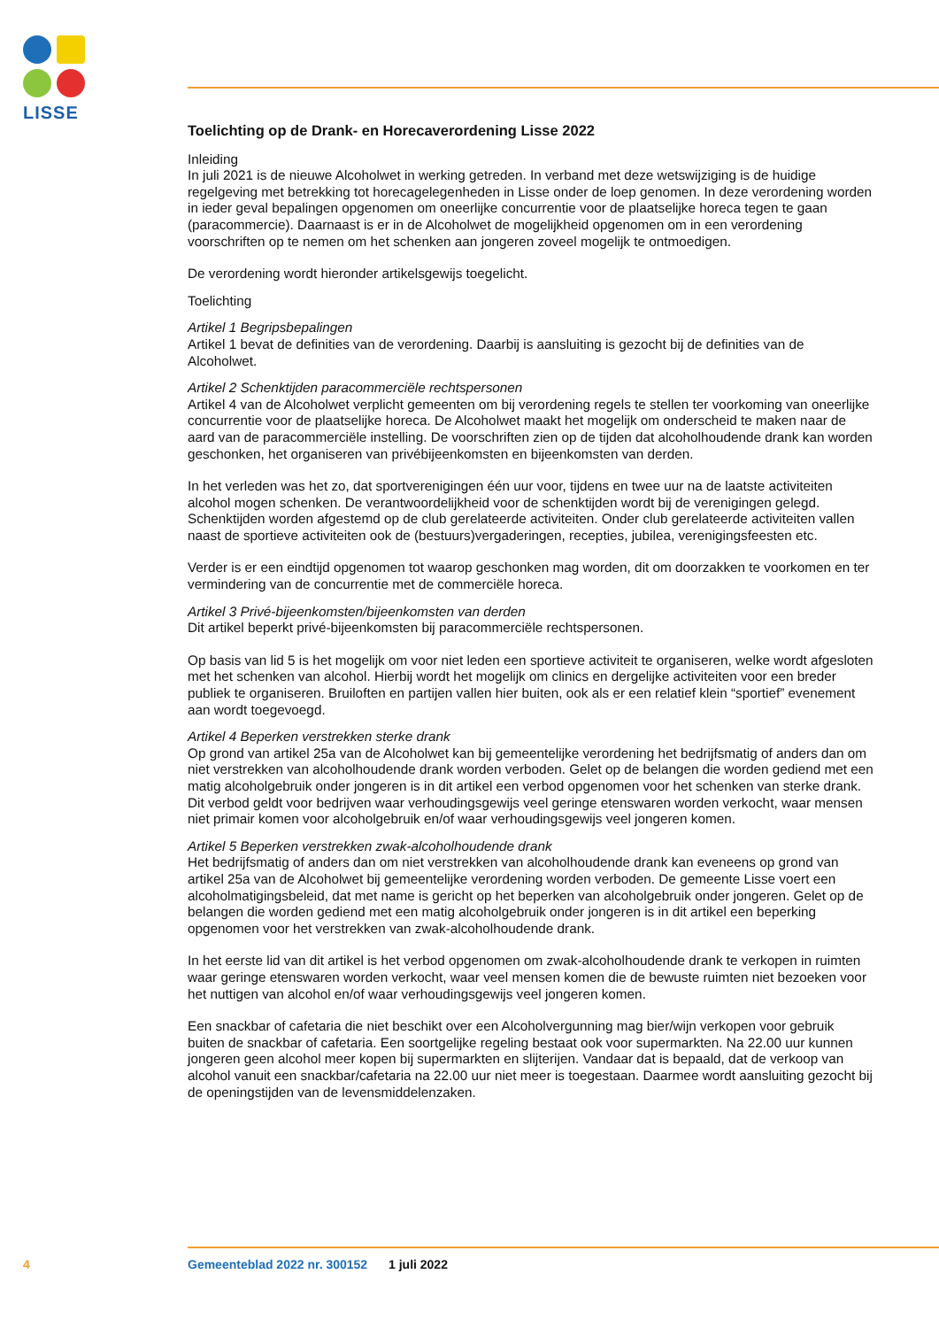LISSE
Toelichting op de Drank- en Horecaverordening Lisse 2022
Inleiding
In juli 2021 is de nieuwe Alcoholwet in werking getreden. In verband met deze wetswijziging is de huidige regelgeving met betrekking tot horecagelegenheden in Lisse onder de loep genomen. In deze verordening worden in ieder geval bepalingen opgenomen om oneerlijke concurrentie voor de plaatselijke horeca tegen te gaan (paracommercie). Daarnaast is er in de Alcoholwet de mogelijkheid opgenomen om in een verordening voorschriften op te nemen om het schenken aan jongeren zoveel mogelijk te ontmoedigen.
De verordening wordt hieronder artikelsgewijs toegelicht.
Toelichting
Artikel 1 Begripsbepalingen
Artikel 1 bevat de definities van de verordening. Daarbij is aansluiting is gezocht bij de definities van de Alcoholwet.
Artikel 2 Schenktijden paracommerciële rechtspersonen
Artikel 4 van de Alcoholwet verplicht gemeenten om bij verordening regels te stellen ter voorkoming van oneerlijke concurrentie voor de plaatselijke horeca. De Alcoholwet maakt het mogelijk om onderscheid te maken naar de aard van de paracommerciële instelling. De voorschriften zien op de tijden dat alcoholhoudende drank kan worden geschonken, het organiseren van privébijeenkomsten en bijeenkomsten van derden.
In het verleden was het zo, dat sportverenigingen één uur voor, tijdens en twee uur na de laatste activiteiten alcohol mogen schenken. De verantwoordelijkheid voor de schenktijden wordt bij de verenigingen gelegd. Schenktijden worden afgestemd op de club gerelateerde activiteiten. Onder club gerelateerde activiteiten vallen naast de sportieve activiteiten ook de (bestuurs)vergaderingen, recepties, jubilea, verenigingsfeesten etc.
Verder is er een eindtijd opgenomen tot waarop geschonken mag worden, dit om doorzakken te voorkomen en ter vermindering van de concurrentie met de commerciële horeca.
Artikel 3 Privé-bijeenkomsten/bijeenkomsten van derden
Dit artikel beperkt privé-bijeenkomsten bij paracommerciële rechtspersonen.
Op basis van lid 5 is het mogelijk om voor niet leden een sportieve activiteit te organiseren, welke wordt afgesloten met het schenken van alcohol. Hierbij wordt het mogelijk om clinics en dergelijke activiteiten voor een breder publiek te organiseren. Bruiloften en partijen vallen hier buiten, ook als er een relatief klein “sportief” evenement aan wordt toegevoegd.
Artikel 4 Beperken verstrekken sterke drank
Op grond van artikel 25a van de Alcoholwet kan bij gemeentelijke verordening het bedrijfsmatig of anders dan om niet verstrekken van alcoholhoudende drank worden verboden. Gelet op de belangen die worden gediend met een matig alcoholgebruik onder jongeren is in dit artikel een verbod opgenomen voor het schenken van sterke drank. Dit verbod geldt voor bedrijven waar verhoudingsgewijs veel geringe etenswaren worden verkocht, waar mensen niet primair komen voor alcoholgebruik en/of waar verhoudingsgewijs veel jongeren komen.
Artikel 5 Beperken verstrekken zwak-alcoholhoudende drank
Het bedrijfsmatig of anders dan om niet verstrekken van alcoholhoudende drank kan eveneens op grond van artikel 25a van de Alcoholwet bij gemeentelijke verordening worden verboden. De gemeente Lisse voert een alcoholmatigingsbeleid, dat met name is gericht op het beperken van alcoholgebruik onder jongeren. Gelet op de belangen die worden gediend met een matig alcoholgebruik onder jongeren is in dit artikel een beperking opgenomen voor het verstrekken van zwak-alcoholhoudende drank.
In het eerste lid van dit artikel is het verbod opgenomen om zwak-alcoholhoudende drank te verkopen in ruimten waar geringe etenswaren worden verkocht, waar veel mensen komen die de bewuste ruimten niet bezoeken voor het nuttigen van alcohol en/of waar verhoudingsgewijs veel jongeren komen.
Een snackbar of cafetaria die niet beschikt over een Alcoholvergunning mag bier/wijn verkopen voor gebruik buiten de snackbar of cafetaria. Een soortgelijke regeling bestaat ook voor supermarkten. Na 22.00 uur kunnen jongeren geen alcohol meer kopen bij supermarkten en slijterijen. Vandaar dat is bepaald, dat de verkoop van alcohol vanuit een snackbar/cafetaria na 22.00 uur niet meer is toegestaan. Daarmee wordt aansluiting gezocht bij de openingstijden van de levensmiddelenzaken.
4 Gemeenteblad 2022 nr. 300152 1 juli 2022